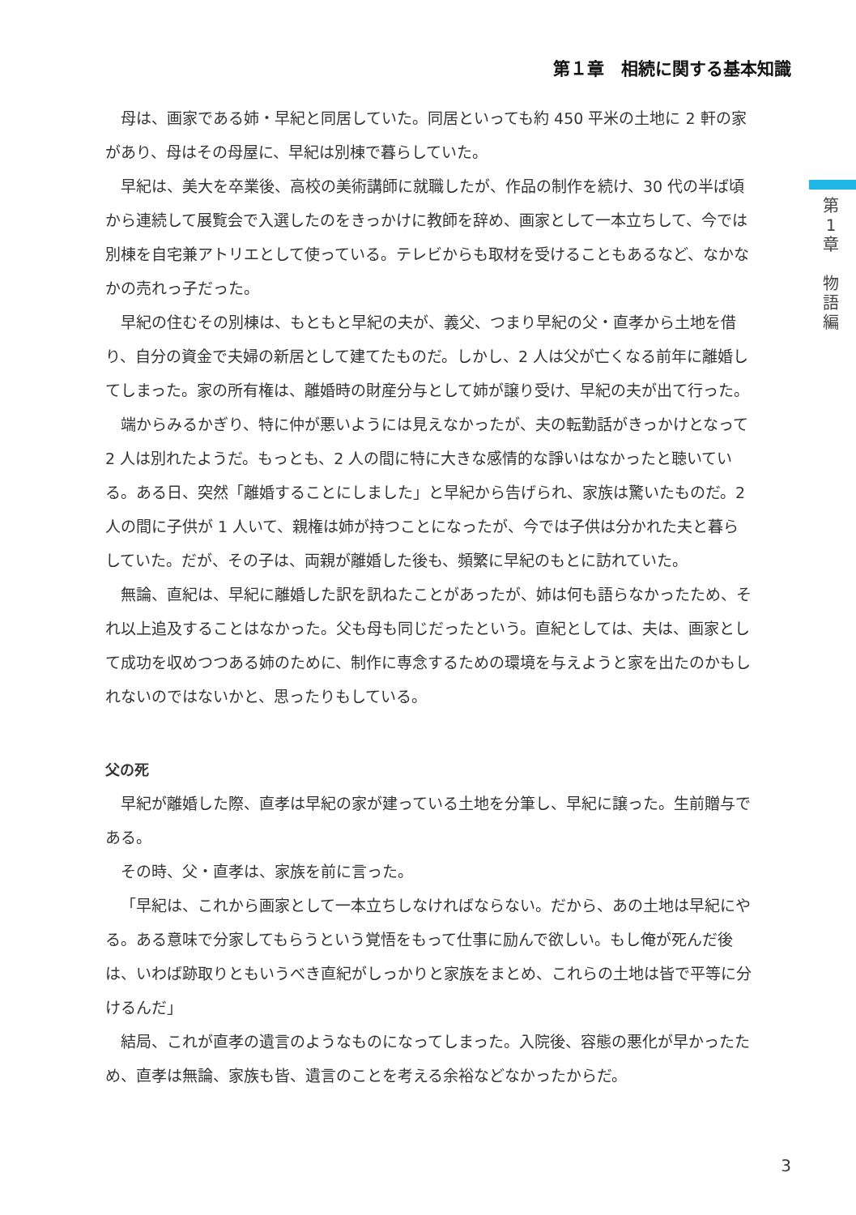第１章　相続に関する基本知識
第
1
章
物
語
編
母は、画家である姉・早紀と同居していた。同居といっても約 450 平米の土地に 2 軒の家があり、母はその母屋に、早紀は別棟で暮らしていた。
早紀は、美大を卒業後、高校の美術講師に就職したが、作品の制作を続け、30 代の半ば頃から連続して展覧会で入選したのをきっかけに教師を辞め、画家として一本立ちして、今では別棟を自宅兼アトリエとして使っている。テレビからも取材を受けることもあるなど、なかなかの売れっ子だった。
早紀の住むその別棟は、もともと早紀の夫が、義父、つまり早紀の父・直孝から土地を借り、自分の資金で夫婦の新居として建てたものだ。しかし、2 人は父が亡くなる前年に離婚してしまった。家の所有権は、離婚時の財産分与として姉が譲り受け、早紀の夫が出て行った。
端からみるかぎり、特に仲が悪いようには見えなかったが、夫の転勤話がきっかけとなって 2 人は別れたようだ。もっとも、2 人の間に特に大きな感情的な諍いはなかったと聴いている。ある日、突然「離婚することにしました」と早紀から告げられ、家族は驚いたものだ。2 人の間に子供が 1 人いて、親権は姉が持つことになったが、今では子供は分かれた夫と暮らしていた。だが、その子は、両親が離婚した後も、頻繁に早紀のもとに訪れていた。
無論、直紀は、早紀に離婚した訳を訊ねたことがあったが、姉は何も語らなかったため、それ以上追及することはなかった。父も母も同じだったという。直紀としては、夫は、画家として成功を収めつつある姉のために、制作に専念するための環境を与えようと家を出たのかもしれないのではないかと、思ったりもしている。
父の死
早紀が離婚した際、直孝は早紀の家が建っている土地を分筆し、早紀に譲った。生前贈与である。
その時、父・直孝は、家族を前に言った。
「早紀は、これから画家として一本立ちしなければならない。だから、あの土地は早紀にやる。ある意味で分家してもらうという覚悟をもって仕事に励んで欲しい。もし俺が死んだ後は、いわば跡取りともいうべき直紀がしっかりと家族をまとめ、これらの土地は皆で平等に分けるんだ」
結局、これが直孝の遺言のようなものになってしまった。入院後、容態の悪化が早かったため、直孝は無論、家族も皆、遺言のことを考える余裕などなかったからだ。
3